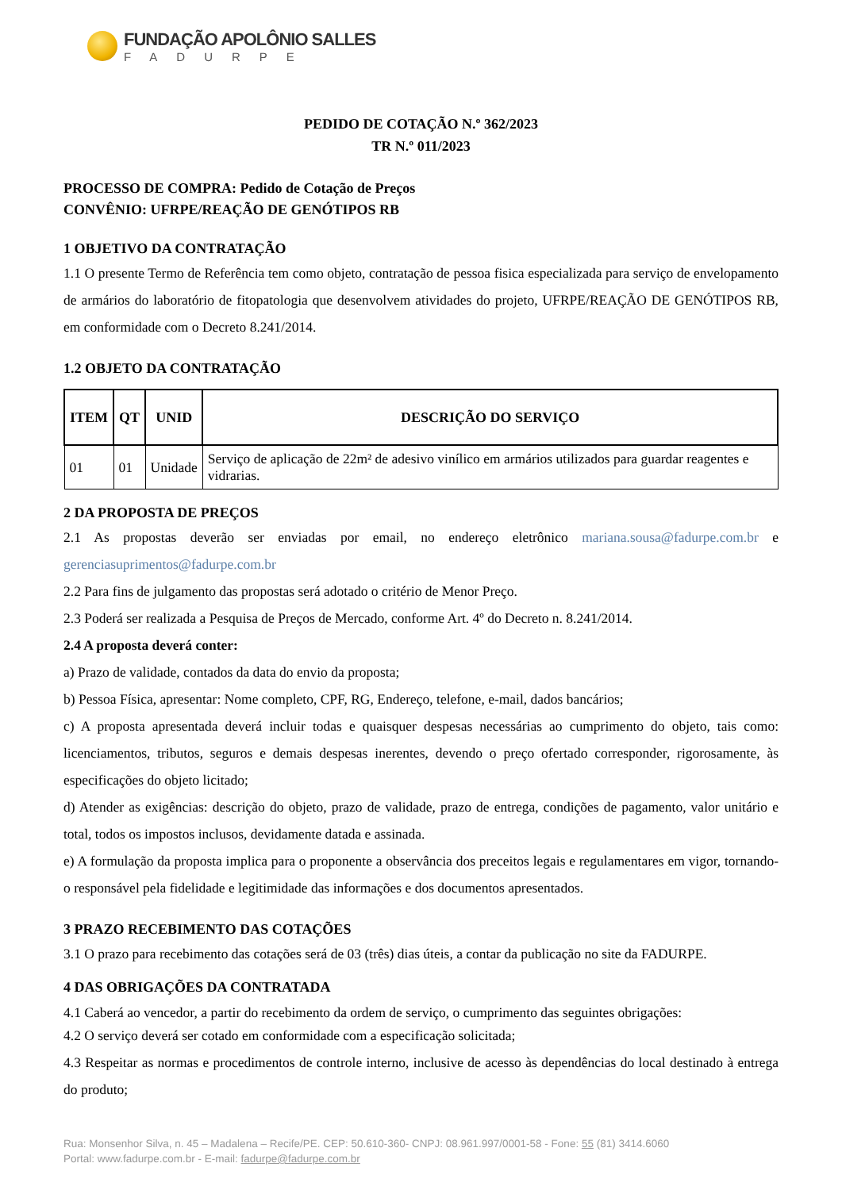FUNDAÇÃO APOLÔNIO SALLES
FADURPE
PEDIDO DE COTAÇÃO N.º 362/2023
TR N.º 011/2023
PROCESSO DE COMPRA: Pedido de Cotação de Preços
CONVÊNIO: UFRPE/REAÇÃO DE GENÓTIPOS RB
1 OBJETIVO DA CONTRATAÇÃO
1.1 O presente Termo de Referência tem como objeto, contratação de pessoa fisica especializada para serviço de envelopamento de armários do laboratório de fitopatologia que desenvolvem atividades do projeto, UFRPE/REAÇÃO DE GENÓTIPOS RB, em conformidade com o Decreto 8.241/2014.
1.2 OBJETO DA CONTRATAÇÃO
| ITEM | QT | UNID | DESCRIÇÃO DO SERVIÇO |
| --- | --- | --- | --- |
| 01 | 01 | Unidade | Serviço de aplicação de 22m² de adesivo vinílico em armários utilizados para guardar reagentes e vidrarias. |
2 DA PROPOSTA DE PREÇOS
2.1 As propostas deverão ser enviadas por email, no endereço eletrônico mariana.sousa@fadurpe.com.br e gerenciasuprimentos@fadurpe.com.br
2.2 Para fins de julgamento das propostas será adotado o critério de Menor Preço.
2.3 Poderá ser realizada a Pesquisa de Preços de Mercado, conforme Art. 4º do Decreto n. 8.241/2014.
2.4 A proposta deverá conter:
a) Prazo de validade, contados da data do envio da proposta;
b) Pessoa Física, apresentar: Nome completo, CPF, RG, Endereço, telefone, e-mail, dados bancários;
c) A proposta apresentada deverá incluir todas e quaisquer despesas necessárias ao cumprimento do objeto, tais como: licenciamentos, tributos, seguros e demais despesas inerentes, devendo o preço ofertado corresponder, rigorosamente, às especificações do objeto licitado;
d) Atender as exigências: descrição do objeto, prazo de validade, prazo de entrega, condições de pagamento, valor unitário e total, todos os impostos inclusos, devidamente datada e assinada.
e) A formulação da proposta implica para o proponente a observância dos preceitos legais e regulamentares em vigor, tornando-o responsável pela fidelidade e legitimidade das informações e dos documentos apresentados.
3 PRAZO RECEBIMENTO DAS COTAÇÕES
3.1 O prazo para recebimento das cotações será de 03 (três) dias úteis, a contar da publicação no site da FADURPE.
4 DAS OBRIGAÇÕES DA CONTRATADA
4.1 Caberá ao vencedor, a partir do recebimento da ordem de serviço, o cumprimento das seguintes obrigações:
4.2 O serviço deverá ser cotado em conformidade com a especificação solicitada;
4.3 Respeitar as normas e procedimentos de controle interno, inclusive de acesso às dependências do local destinado à entrega do produto;
Rua: Monsenhor Silva, n. 45 – Madalena – Recife/PE. CEP: 50.610-360- CNPJ: 08.961.997/0001-58 - Fone: 55 (81) 3414.6060
Portal: www.fadurpe.com.br - E-mail: fadurpe@fadurpe.com.br